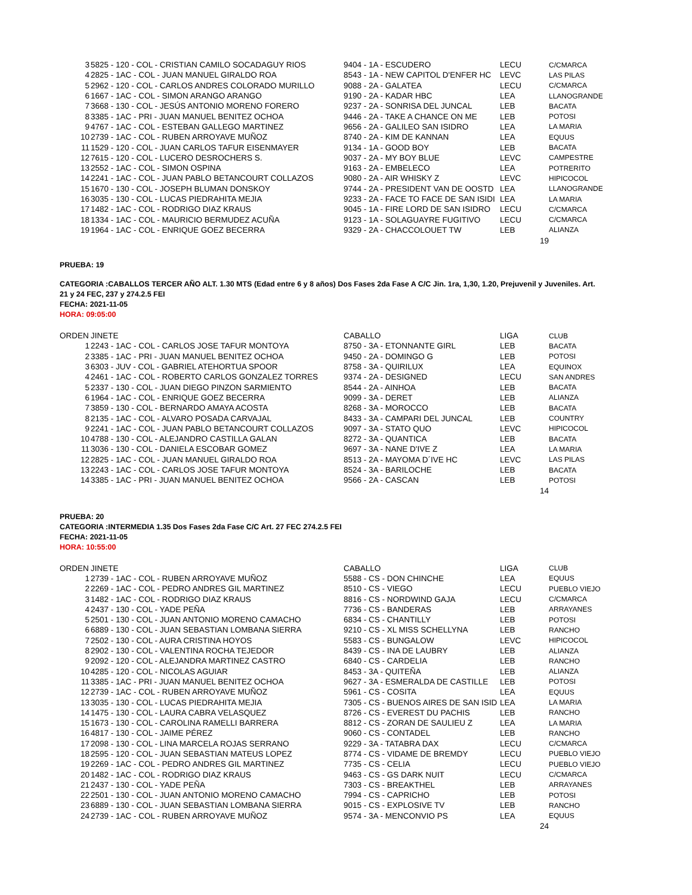| 3 | 5825 - 120 - COL - CRISTIAN CAMILO SOCADAGUY RIOS | 9404 - 1A - ESCUDERO | LECU | C/CMARCA |
| 4 | 2825 - 1AC - COL - JUAN MANUEL GIRALDO ROA | 8543 - 1A - NEW CAPITOL D'ENFER HC | LEVC | LAS PILAS |
| 5 | 2962 - 120 - COL - CARLOS ANDRES COLORADO MURILLO | 9088 - 2A - GALATEA | LECU | C/CMARCA |
| 6 | 1667 - 1AC - COL - SIMON ARANGO ARANGO | 9190 - 2A - KADAR HBC | LEA | LLANOGRANDE |
| 7 | 3668 - 130 - COL - JESÚS ANTONIO MORENO FORERO | 9237 - 2A - SONRISA DEL JUNCAL | LEB | BACATA |
| 8 | 3385 - 1AC - PRI - JUAN MANUEL BENITEZ OCHOA | 9446 - 2A - TAKE A CHANCE ON ME | LEB | POTOSI |
| 9 | 4767 - 1AC - COL - ESTEBAN GALLEGO MARTINEZ | 9656 - 2A - GALILEO SAN ISIDRO | LEA | LA MARIA |
| 10 | 2739 - 1AC - COL - RUBEN ARROYAVE MUÑOZ | 8740 - 2A - KIM DE KANNAN | LEA | EQUUS |
| 11 | 1529 - 120 - COL - JUAN CARLOS TAFUR EISENMAYER | 9134 - 1A - GOOD BOY | LEB | BACATA |
| 12 | 7615 - 120 - COL - LUCERO DESROCHERS S. | 9037 - 2A - MY BOY BLUE | LEVC | CAMPESTRE |
| 13 | 2552 - 1AC - COL - SIMON OSPINA | 9163 - 2A - EMBELECO | LEA | POTRERITO |
| 14 | 2241 - 1AC - COL - JUAN PABLO BETANCOURT COLLAZOS | 9080 - 2A - AIR WHISKY Z | LEVC | HIPICOCOL |
| 15 | 1670 - 130 - COL - JOSEPH BLUMAN DONSKOY | 9744 - 2A - PRESIDENT VAN DE OOSTD | LEA | LLANOGRANDE |
| 16 | 3035 - 130 - COL - LUCAS PIEDRAHITA MEJIA | 9233 - 2A - FACE TO FACE DE SAN ISIDI | LEA | LA MARIA |
| 17 | 1482 - 1AC - COL - RODRIGO DIAZ KRAUS | 9045 - 1A - FIRE LORD DE SAN ISIDRO | LECU | C/CMARCA |
| 18 | 1334 - 1AC - COL - MAURICIO BERMUDEZ ACUÑA | 9123 - 1A - SOLAGUAYRE FUGITIVO | LECU | C/CMARCA |
| 19 | 1964 - 1AC - COL - ENRIQUE GOEZ BECERRA | 9329 - 2A - CHACCOLOUET TW | LEB | ALIANZA |
| | | | 19 | |
PRUEBA: 19
CATEGORIA :CABALLOS TERCER AÑO ALT. 1.30 MTS (Edad entre 6 y 8 años) Dos Fases 2da Fase A C/C Jin. 1ra, 1,30, 1.20, Prejuvenil y Juveniles. Art. 21 y 24 FEC, 237 y 274.2.5 FEI
FECHA: 2021-11-05
HORA: 09:05:00
| ORDEN | JINETE | CABALLO | LIGA | CLUB |
| --- | --- | --- | --- | --- |
| 1 | 2243 - 1AC - COL - CARLOS JOSE TAFUR MONTOYA | 8750 - 3A - ETONNANTE GIRL | LEB | BACATA |
| 2 | 3385 - 1AC - PRI - JUAN MANUEL BENITEZ OCHOA | 9450 - 2A - DOMINGO G | LEB | POTOSI |
| 3 | 6303 - JUV - COL - GABRIEL ATEHORTUA SPOOR | 8758 - 3A - QUIRILUX | LEA | EQUINOX |
| 4 | 2461 - 1AC - COL - ROBERTO CARLOS GONZALEZ TORRES | 9374 - 2A - DESIGNED | LECU | SAN ANDRES |
| 5 | 2337 - 130 - COL - JUAN DIEGO PINZON SARMIENTO | 8544 - 2A - AINHOA | LEB | BACATA |
| 6 | 1964 - 1AC - COL - ENRIQUE GOEZ BECERRA | 9099 - 3A - DERET | LEB | ALIANZA |
| 7 | 3859 - 130 - COL - BERNARDO AMAYA ACOSTA | 8268 - 3A - MOROCCO | LEB | BACATA |
| 8 | 2135 - 1AC - COL - ALVARO POSADA CARVAJAL | 8433 - 3A - CAMPARI DEL JUNCAL | LEB | COUNTRY |
| 9 | 2241 - 1AC - COL - JUAN PABLO BETANCOURT COLLAZOS | 9097 - 3A - STATO QUO | LEVC | HIPICOCOL |
| 10 | 4788 - 130 - COL - ALEJANDRO CASTILLA GALAN | 8272 - 3A - QUANTICA | LEB | BACATA |
| 11 | 3036 - 130 - COL - DANIELA ESCOBAR GOMEZ | 9697 - 3A - NANE D'IVE Z | LEA | LA MARIA |
| 12 | 2825 - 1AC - COL - JUAN MANUEL GIRALDO ROA | 8513 - 2A - MAYOMA D´IVE HC | LEVC | LAS PILAS |
| 13 | 2243 - 1AC - COL - CARLOS JOSE TAFUR MONTOYA | 8524 - 3A - BARILOCHE | LEB | BACATA |
| 14 | 3385 - 1AC - PRI - JUAN MANUEL BENITEZ OCHOA | 9566 - 2A - CASCAN | LEB | POTOSI |
| | | | 14 | |
PRUEBA: 20
CATEGORIA :INTERMEDIA 1.35 Dos Fases 2da Fase C/C Art. 27 FEC 274.2.5 FEI
FECHA: 2021-11-05
HORA: 10:55:00
| ORDEN | JINETE | CABALLO | LIGA | CLUB |
| --- | --- | --- | --- | --- |
| 1 | 2739 - 1AC - COL - RUBEN ARROYAVE MUÑOZ | 5588 - CS - DON CHINCHE | LEA | EQUUS |
| 2 | 2269 - 1AC - COL - PEDRO ANDRES GIL MARTINEZ | 8510 - CS - VIEGO | LECU | PUEBLO VIEJO |
| 3 | 1482 - 1AC - COL - RODRIGO DIAZ KRAUS | 8816 - CS - NORDWIND GAJA | LECU | C/CMARCA |
| 4 | 2437 - 130 - COL - YADE PEÑA | 7736 - CS - BANDERAS | LEB | ARRAYANES |
| 5 | 2501 - 130 - COL - JUAN ANTONIO MORENO CAMACHO | 6834 - CS - CHANTILLY | LEB | POTOSI |
| 6 | 6889 - 130 - COL - JUAN SEBASTIAN LOMBANA SIERRA | 9210 - CS - XL MISS SCHELLYNA | LEB | RANCHO |
| 7 | 2502 - 130 - COL - AURA CRISTINA HOYOS | 5583 - CS - BUNGALOW | LEVC | HIPICOCOL |
| 8 | 2902 - 130 - COL - VALENTINA ROCHA TEJEDOR | 8439 - CS - INA DE LAUBRY | LEB | ALIANZA |
| 9 | 2092 - 120 - COL - ALEJANDRA MARTINEZ CASTRO | 6840 - CS - CARDELIA | LEB | RANCHO |
| 10 | 4285 - 120 - COL - NICOLAS AGUIAR | 8453 - 3A - QUITEÑA | LEB | ALIANZA |
| 11 | 3385 - 1AC - PRI - JUAN MANUEL BENITEZ OCHOA | 9627 - 3A - ESMERALDA DE CASTILLE | LEB | POTOSI |
| 12 | 2739 - 1AC - COL - RUBEN ARROYAVE MUÑOZ | 5961 - CS - COSITA | LEA | EQUUS |
| 13 | 3035 - 130 - COL - LUCAS PIEDRAHITA MEJIA | 7305 - CS - BUENOS AIRES DE SAN ISID | LEA | LA MARIA |
| 14 | 1475 - 130 - COL - LAURA CABRA VELASQUEZ | 8726 - CS - EVEREST DU PACHIS | LEB | RANCHO |
| 15 | 1673 - 130 - COL - CAROLINA RAMELLI BARRERA | 8812 - CS - ZORAN DE SAULIEU Z | LEA | LA MARIA |
| 16 | 4817 - 130 - COL - JAIME PÉREZ | 9060 - CS - CONTADEL | LEB | RANCHO |
| 17 | 2098 - 130 - COL - LINA MARCELA ROJAS SERRANO | 9229 - 3A - TATABRA DAX | LECU | C/CMARCA |
| 18 | 2595 - 120 - COL - JUAN SEBASTIAN MATEUS LOPEZ | 8774 - CS - VIDAME DE BREMDY | LECU | PUEBLO VIEJO |
| 19 | 2269 - 1AC - COL - PEDRO ANDRES GIL MARTINEZ | 7735 - CS - CELIA | LECU | PUEBLO VIEJO |
| 20 | 1482 - 1AC - COL - RODRIGO DIAZ KRAUS | 9463 - CS - GS DARK NUIT | LECU | C/CMARCA |
| 21 | 2437 - 130 - COL - YADE PEÑA | 7303 - CS - BREAKTHEL | LEB | ARRAYANES |
| 22 | 2501 - 130 - COL - JUAN ANTONIO MORENO CAMACHO | 7994 - CS - CAPRICHO | LEB | POTOSI |
| 23 | 6889 - 130 - COL - JUAN SEBASTIAN LOMBANA SIERRA | 9015 - CS - EXPLOSIVE TV | LEB | RANCHO |
| 24 | 2739 - 1AC - COL - RUBEN ARROYAVE MUÑOZ | 9574 - 3A - MENCONVIO PS | LEA | EQUUS |
| | | | 24 | |